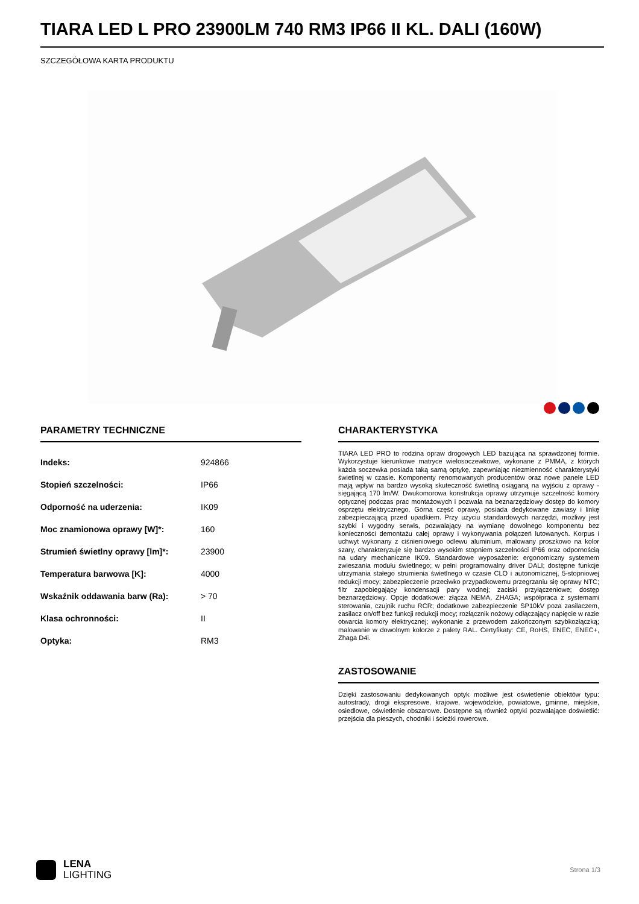TIARA LED L PRO 23900LM 740 RM3 IP66 II KL. DALI (160W)
SZCZEGÓŁOWA KARTA PRODUKTU
PARAMETRY TECHNICZNE
| Indeks: | 924866 |
| Stopień szczelności: | IP66 |
| Odporność na uderzenia: | IK09 |
| Moc znamionowa oprawy [W]*: | 160 |
| Strumień świetlny oprawy [lm]*: | 23900 |
| Temperatura barwowa [K]: | 4000 |
| Wskaźnik oddawania barw (Ra): | > 70 |
| Klasa ochronności: | II |
| Optyka: | RM3 |
CHARAKTERYSTYKA
TIARA LED PRO to rodzina opraw drogowych LED bazująca na sprawdzonej formie. Wykorzystuje kierunkowe matryce wielosoczewkowe, wykonane z PMMA, z których każda soczewka posiada taką samą optykę, zapewniając niezmienność charakterystyki świetlnej w czasie. Komponenty renomowanych producentów oraz nowe panele LED mają wpływ na bardzo wysoką skuteczność świetlną osiąganą na wyjściu z oprawy - sięgającą 170 lm/W. Dwukomorowa konstrukcja oprawy utrzymuje szczelność komory optycznej podczas prac montażowych i pozwala na beznarzędziowy dostęp do komory osprzętu elektrycznego. Górna część oprawy, posiada dedykowane zawiasy i linkę zabezpieczającą przed upadkiem. Przy użyciu standardowych narzędzi, możliwy jest szybki i wygodny serwis, pozwalający na wymianę dowolnego komponentu bez konieczności demontażu całej oprawy i wykonywania połączeń lutowanych. Korpus i uchwyt wykonany z ciśnieniowego odlewu aluminium, malowany proszkowo na kolor szary, charakteryzuje się bardzo wysokim stopniem szczelności IP66 oraz odpornością na udary mechaniczne IK09. Standardowe wyposażenie: ergonomiczny systemem zwieszania modułu świetlnego; w pełni programowalny driver DALI; dostępne funkcje utrzymania stałego strumienia świetlnego w czasie CLO i autonomicznej, 5-stopniowej redukcji mocy; zabezpieczenie przeciwko przypadkowemu przegrzaniu się oprawy NTC; filtr zapobiegający kondensacji pary wodnej; zaciski przyłączeniowe; dostęp beznarzędziowy. Opcje dodatkowe: złącza NEMA, ZHAGA; współpraca z systemami sterowania, czujnik ruchu RCR; dodatkowe zabezpieczenie SP10kV poza zasilaczem, zasilacz on/off bez funkcji redukcji mocy; rozłącznik nożowy odłączający napięcie w razie otwarcia komory elektrycznej; wykonanie z przewodem zakończonym szybkozłączką; malowanie w dowolnym kolorze z palety RAL. Certyfikaty: CE, RoHS, ENEC, ENEC+, Zhaga D4i.
ZASTOSOWANIE
Dzięki zastosowaniu dedykowanych optyk możliwe jest oświetlenie obiektów typu: autostrady, drogi ekspresowe, krajowe, wojewódzkie, powiatowe, gminne, miejskie, osiedlowe, oświetlenie obszarowe. Dostępne są również optyki pozwalające doświetlić: przejścia dla pieszych, chodniki i ścieżki rowerowe.
LENA
LIGHTING
Strona 1/3